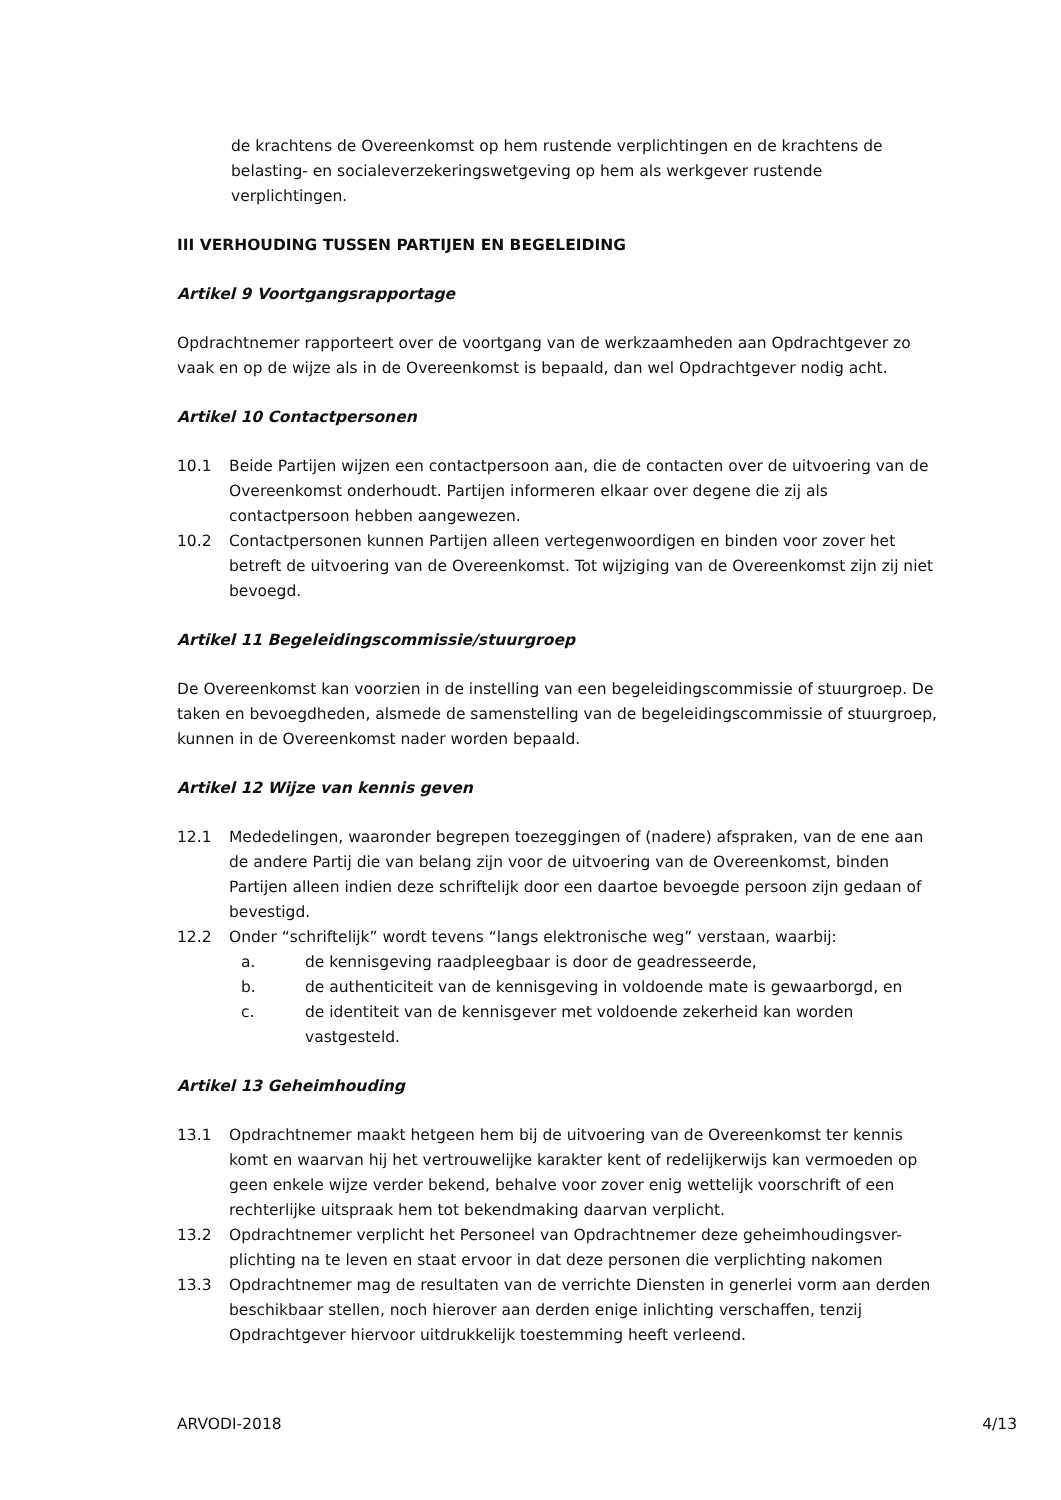de krachtens de Overeenkomst op hem rustende verplichtingen en de krachtens de belasting- en socialeverzekeringswetgeving op hem als werkgever rustende verplichtingen.
III VERHOUDING TUSSEN PARTIJEN EN BEGELEIDING
Artikel 9 Voortgangsrapportage
Opdrachtnemer rapporteert over de voortgang van de werkzaamheden aan Opdrachtgever zo vaak en op de wijze als in de Overeenkomst is bepaald, dan wel Opdrachtgever nodig acht.
Artikel 10 Contactpersonen
10.1 Beide Partijen wijzen een contactpersoon aan, die de contacten over de uitvoering van de Overeenkomst onderhoudt. Partijen informeren elkaar over degene die zij als contactpersoon hebben aangewezen.
10.2 Contactpersonen kunnen Partijen alleen vertegenwoordigen en binden voor zover het betreft de uitvoering van de Overeenkomst. Tot wijziging van de Overeenkomst zijn zij niet bevoegd.
Artikel 11 Begeleidingscommissie/stuurgroep
De Overeenkomst kan voorzien in de instelling van een begeleidingscommissie of stuurgroep. De taken en bevoegdheden, alsmede de samenstelling van de begeleidingscommissie of stuurgroep, kunnen in de Overeenkomst nader worden bepaald.
Artikel 12 Wijze van kennis geven
12.1 Mededelingen, waaronder begrepen toezeggingen of (nadere) afspraken, van de ene aan de andere Partij die van belang zijn voor de uitvoering van de Overeenkomst, binden Partijen alleen indien deze schriftelijk door een daartoe bevoegde persoon zijn gedaan of bevestigd.
12.2 Onder “schriftelijk” wordt tevens “langs elektronische weg” verstaan, waarbij:
a. de kennisgeving raadpleegbaar is door de geadresseerde,
b. de authenticiteit van de kennisgeving in voldoende mate is gewaarborgd, en
c. de identiteit van de kennisgever met voldoende zekerheid kan worden vastgesteld.
Artikel 13 Geheimhouding
13.1 Opdrachtnemer maakt hetgeen hem bij de uitvoering van de Overeenkomst ter kennis komt en waarvan hij het vertrouwelijke karakter kent of redelijkerwijs kan vermoeden op geen enkele wijze verder bekend, behalve voor zover enig wettelijk voorschrift of een rechterlijke uitspraak hem tot bekendmaking daarvan verplicht.
13.2 Opdrachtnemer verplicht het Personeel van Opdrachtnemer deze geheimhoudingsver-plichting na te leven en staat ervoor in dat deze personen die verplichting nakomen
13.3 Opdrachtnemer mag de resultaten van de verrichte Diensten in generlei vorm aan derden beschikbaar stellen, noch hierover aan derden enige inlichting verschaffen, tenzij Opdrachtgever hiervoor uitdrukkelijk toestemming heeft verleend.
ARVODI-2018 4/13